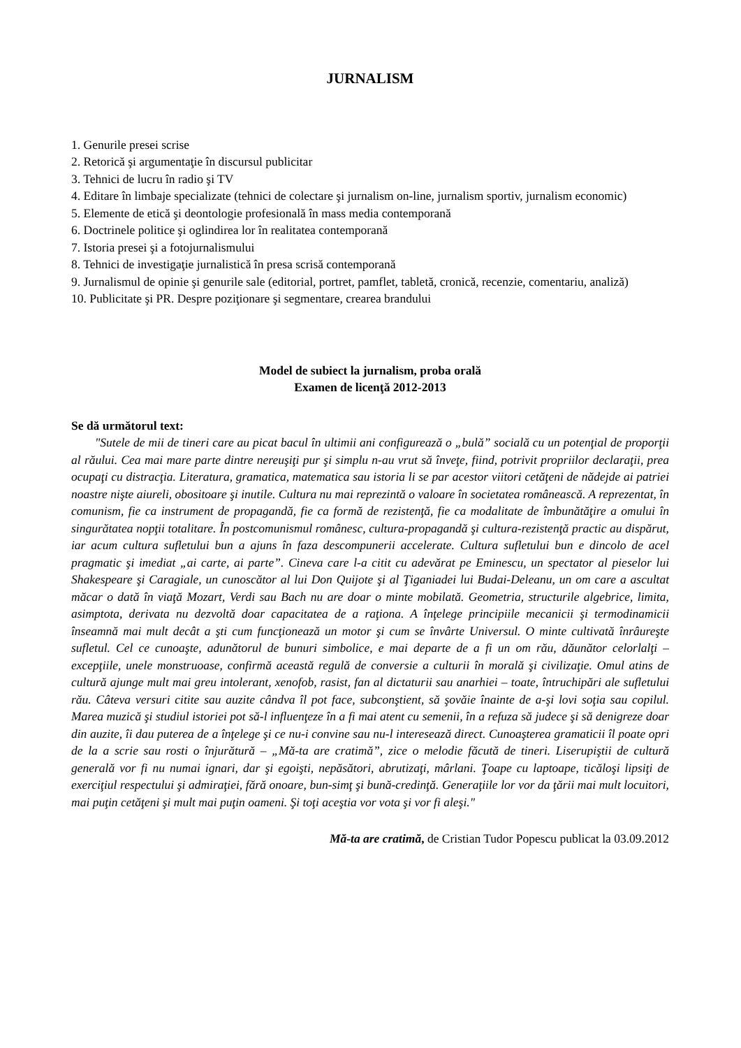JURNALISM
1. Genurile presei scrise
2. Retorică şi argumentaţie în discursul publicitar
3. Tehnici de lucru în radio şi TV
4. Editare în limbaje specializate (tehnici de colectare şi jurnalism on-line, jurnalism sportiv, jurnalism economic)
5. Elemente de etică şi deontologie profesională în mass media contemporană
6. Doctrinele politice şi oglindirea lor în realitatea contemporană
7. Istoria presei şi a fotojurnalismului
8. Tehnici de investigaţie jurnalistică în presa scrisă contemporană
9. Jurnalismul de opinie şi genurile sale (editorial, portret, pamflet, tabletă, cronică, recenzie, comentariu, analiză)
10. Publicitate şi PR. Despre poziţionare şi segmentare, crearea brandului
Model de subiect la jurnalism, proba orală
Examen de licenţă 2012-2013
Se dă următorul text:
"Sutele de mii de tineri care au picat bacul în ultimii ani configurează o „bulă” socială cu un potenţial de proporţii al răului. Cea mai mare parte dintre nereuşiţi pur şi simplu n-au vrut să înveţe, fiind, potrivit propriilor declaraţii, prea ocupaţi cu distracţia. Literatura, gramatica, matematica sau istoria li se par acestor viitori cetăţeni de nădejde ai patriei noastre nişte aiureli, obositoare şi inutile. Cultura nu mai reprezintă o valoare în societatea românească. A reprezentat, în comunism, fie ca instrument de propagandă, fie ca formă de rezistenţă, fie ca modalitate de îmbunătăţire a omului în singurătatea nopţii totalitare. În postcomunismul românesc, cultura-propagandă şi cultura-rezistenţă practic au dispărut, iar acum cultura sufletului bun a ajuns în faza descompunerii accelerate. Cultura sufletului bun e dincolo de acel pragmatic şi imediat „ai carte, ai parte”. Cineva care l-a citit cu adevărat pe Eminescu, un spectator al pieselor lui Shakespeare şi Caragiale, un cunoscător al lui Don Quijote şi al Ţiganiadei lui Budai-Deleanu, un om care a ascultat măcar o dată în viaţă Mozart, Verdi sau Bach nu are doar o minte mobilată. Geometria, structurile algebrice, limita, asimptota, derivata nu dezvoltă doar capacitatea de a raţiona. A înţelege principiile mecanicii şi termodinamicii înseamnă mai mult decât a şti cum funcţionează un motor şi cum se învârte Universul. O minte cultivată înrâureşte sufletul. Cel ce cunoaşte, adunătorul de bunuri simbolice, e mai departe de a fi un om rău, dăunător celorlalţi – excepţiile, unele monstruoase, confirmă această regulă de conversie a culturii în morală şi civilizaţie. Omul atins de cultură ajunge mult mai greu intolerant, xenofob, rasist, fan al dictaturii sau anarhiei – toate, întruchipări ale sufletului rău. Câteva versuri citite sau auzite cândva îl pot face, subconştient, să şovăie înainte de a-şi lovi soţia sau copilul. Marea muzică şi studiul istoriei pot să-l influenţeze în a fi mai atent cu semenii, în a refuza să judece şi să denigreze doar din auzite, îi dau puterea de a înţelege şi ce nu-i convine sau nu-l interesează direct. Cunoaşterea gramaticii îl poate opri de la a scrie sau rosti o înjurătură – „Mă-ta are cratimă”, zice o melodie făcută de tineri. Liserupiştii de cultură generală vor fi nu numai ignari, dar şi egoişti, nepăsători, abrutizaţi, mârlani. Ţoape cu laptoape, ticăloşi lipsiţi de exerciţiul respectului şi admiraţiei, fără onoare, bun-simţ şi bună-credinţă. Generaţiile lor vor da ţării mai mult locuitori, mai puţin cetăţeni şi mult mai puţin oameni. Şi toţi aceştia vor vota şi vor fi aleşi."
Mă-ta are cratimă, de Cristian Tudor Popescu publicat la 03.09.2012